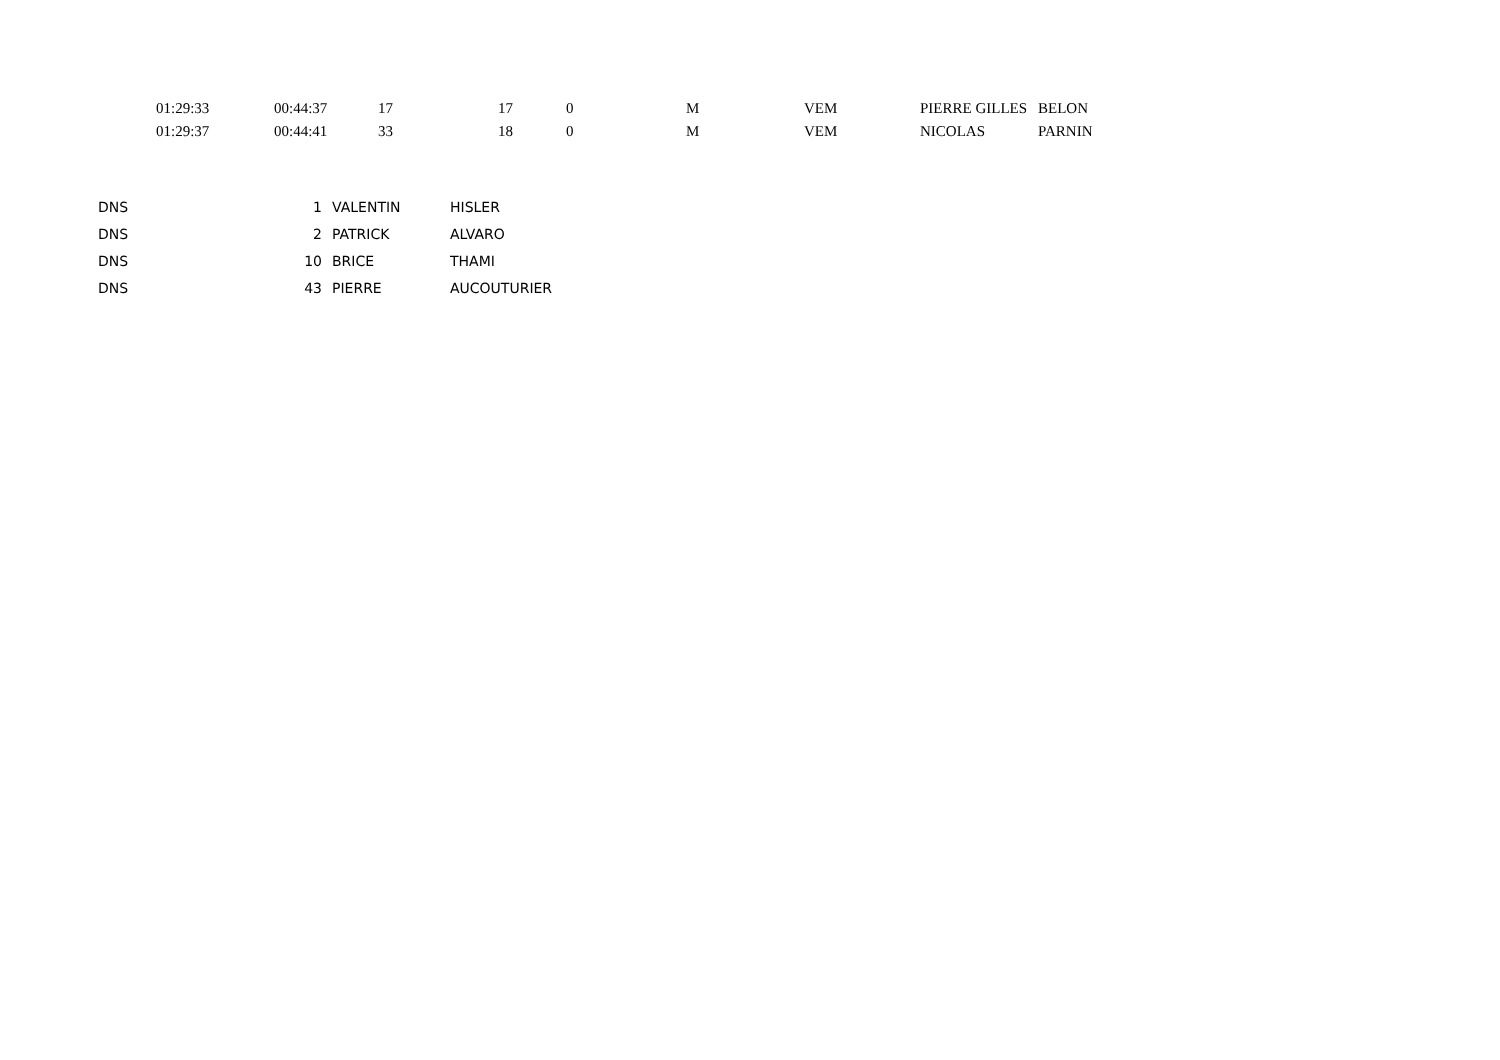| | 01:29:33 | 00:44:37 | 17 | 17 | 0 | M | VEM | PIERRE GILLES | BELON |
| | 01:29:37 | 00:44:41 | 33 | 18 | 0 | M | VEM | NICOLAS | PARNIN |
| | DNS | 1 | VALENTIN | HISLER |
| | DNS | 2 | PATRICK | ALVARO |
| | DNS | 10 | BRICE | THAMI |
| | DNS | 43 | PIERRE | AUCOUTURIER |